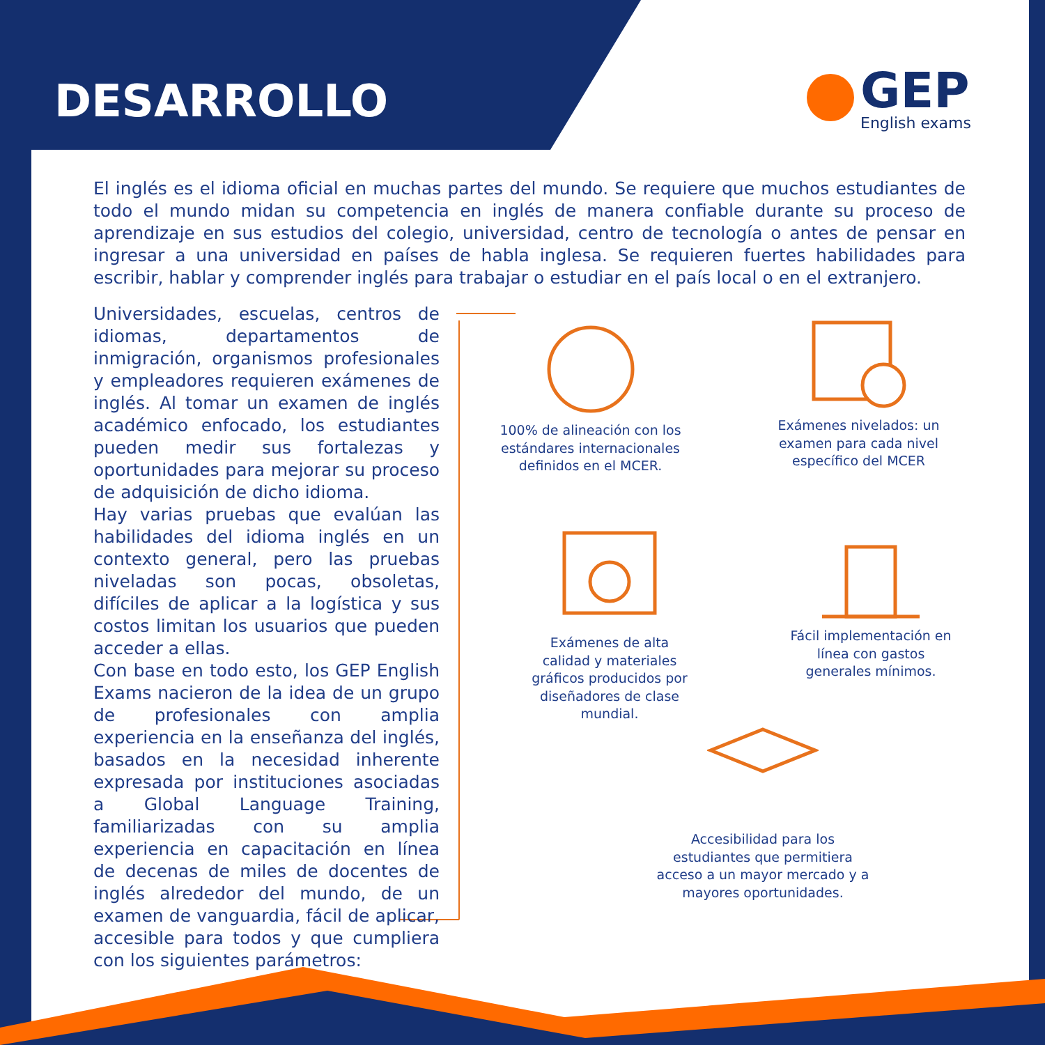DESARROLLO GEP
English exams
El inglés es el idioma oficial en muchas partes del mundo. Se requiere que muchos estudiantes de todo el mundo midan su competencia en inglés de manera confiable durante su proceso de aprendizaje en sus estudios del colegio, universidad, centro de tecnología o antes de pensar en ingresar a una universidad en países de habla inglesa. Se requieren fuertes habilidades para escribir, hablar y comprender inglés para trabajar o estudiar en el país local o en el extranjero.
Universidades, escuelas, centros de idiomas, departamentos de inmigración, organismos profesionales y empleadores requieren exámenes de inglés. Al tomar un examen de inglés académico enfocado, los estudiantes pueden medir sus fortalezas y oportunidades para mejorar su proceso de adquisición de dicho idioma.
Hay varias pruebas que evalúan las habilidades del idioma inglés en un contexto general, pero las pruebas niveladas son pocas, obsoletas, difíciles de aplicar a la logística y sus costos limitan los usuarios que pueden acceder a ellas.
Con base en todo esto, los GEP English Exams nacieron de la idea de un grupo de profesionales con amplia experiencia en la enseñanza del inglés, basados en la necesidad inherente expresada por instituciones asociadas a Global Language Training, familiarizadas con su amplia experiencia en capacitación en línea de decenas de miles de docentes de inglés alrededor del mundo, de un examen de vanguardia, fácil de aplicar, accesible para todos y que cumpliera con los siguientes parámetros:
100% de alineación con los estándares internacionales definidos en el MCER.
Exámenes nivelados: un examen para cada nivel específico del MCER
Exámenes de alta calidad y materiales gráficos producidos por diseñadores de clase mundial.
Fácil implementación en línea con gastos generales mínimos.
Accesibilidad para los estudiantes que permitiera acceso a un mayor mercado y a mayores oportunidades.